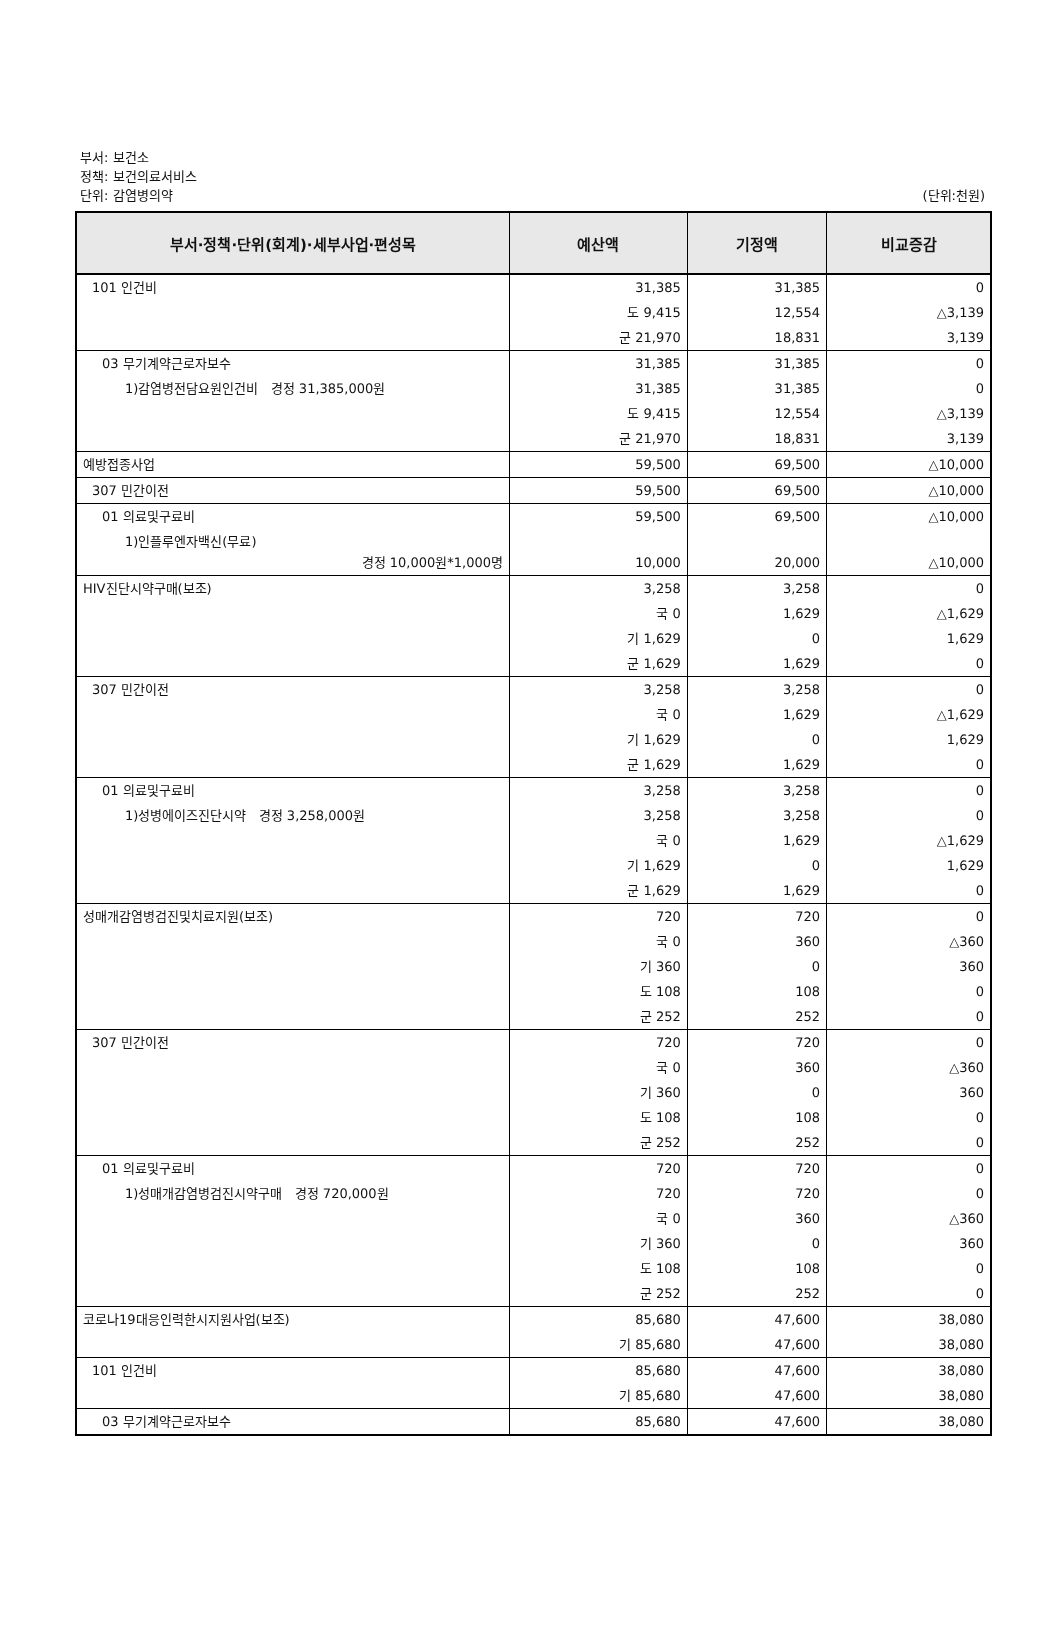부서: 보건소
정책: 보건의료서비스
단위: 감염병의약
(단위:천원)
| 부서·정책·단위(회계)·세부사업·편성목 | 예산액 | 기정액 | 비교증감 |
| --- | --- | --- | --- |
| 101 인건비 | 31,385 | 31,385 | 0 |
| | 도 9,415 | 12,554 | △3,139 |
| | 군 21,970 | 18,831 | 3,139 |
| 03 무기계약근로자보수 | 31,385 | 31,385 | 0 |
| 1)감염병전담요원인건비 경정 31,385,000원 | 31,385 | 31,385 | 0 |
| | 도 9,415 | 12,554 | △3,139 |
| | 군 21,970 | 18,831 | 3,139 |
| 예방접종사업 | 59,500 | 69,500 | △10,000 |
| 307 민간이전 | 59,500 | 69,500 | △10,000 |
| 01 의료및구료비 | 59,500 | 69,500 | △10,000 |
| 1)인플루엔자백신(무료) 경정 10,000원*1,000명 | 10,000 | 20,000 | △10,000 |
| HIV진단시약구매(보조) | 3,258 | 3,258 | 0 |
| | 국 0 | 1,629 | △1,629 |
| | 기 1,629 | 0 | 1,629 |
| | 군 1,629 | 1,629 | 0 |
| 307 민간이전 | 3,258 | 3,258 | 0 |
| | 국 0 | 1,629 | △1,629 |
| | 기 1,629 | 0 | 1,629 |
| | 군 1,629 | 1,629 | 0 |
| 01 의료및구료비 | 3,258 | 3,258 | 0 |
| 1)성병에이즈진단시약 경정 3,258,000원 | 3,258 | 3,258 | 0 |
| | 국 0 | 1,629 | △1,629 |
| | 기 1,629 | 0 | 1,629 |
| | 군 1,629 | 1,629 | 0 |
| 성매개감염병검진및치료지원(보조) | 720 | 720 | 0 |
| | 국 0 | 360 | △360 |
| | 기 360 | 0 | 360 |
| | 도 108 | 108 | 0 |
| | 군 252 | 252 | 0 |
| 307 민간이전 | 720 | 720 | 0 |
| | 국 0 | 360 | △360 |
| | 기 360 | 0 | 360 |
| | 도 108 | 108 | 0 |
| | 군 252 | 252 | 0 |
| 01 의료및구료비 | 720 | 720 | 0 |
| 1)성매개감염병검진시약구매 경정 720,000원 | 720 | 720 | 0 |
| | 국 0 | 360 | △360 |
| | 기 360 | 0 | 360 |
| | 도 108 | 108 | 0 |
| | 군 252 | 252 | 0 |
| 코로나19대응인력한시지원사업(보조) | 85,680 | 47,600 | 38,080 |
| | 기 85,680 | 47,600 | 38,080 |
| 101 인건비 | 85,680 | 47,600 | 38,080 |
| | 기 85,680 | 47,600 | 38,080 |
| 03 무기계약근로자보수 | 85,680 | 47,600 | 38,080 |